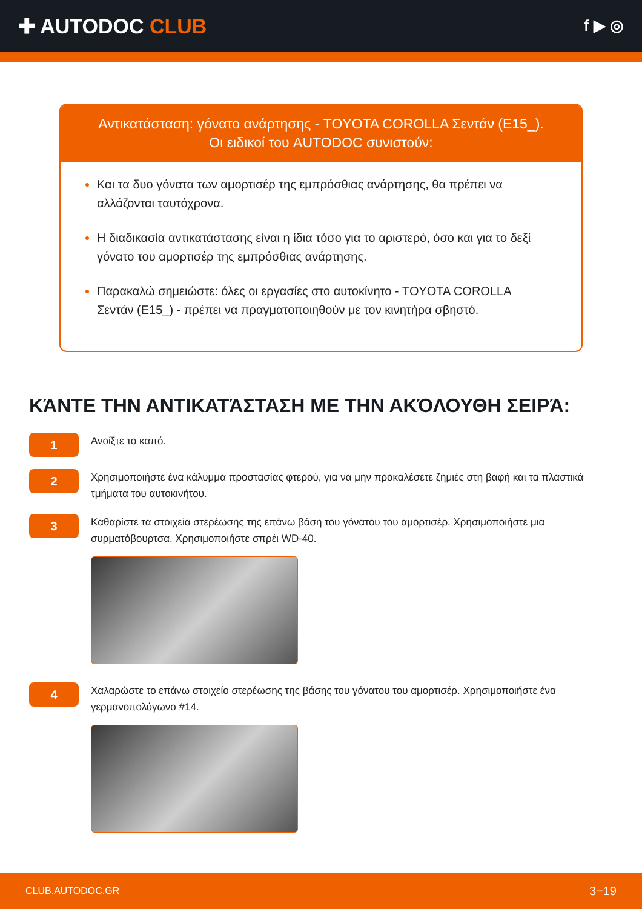✚ AUTODOC CLUB
f ▶ ◎
Αντικατάσταση: γόνατο ανάρτησης - TOYOTA COROLLA Σεντάν (E15_).
Οι ειδικοί του AUTODOC συνιστούν:
Και τα δυο γόνατα των αμορτισέρ της εμπρόσθιας ανάρτησης, θα πρέπει να αλλάζονται ταυτόχρονα.
Η διαδικασία αντικατάστασης είναι η ίδια τόσο για το αριστερό, όσο και για το δεξί γόνατο του αμορτισέρ της εμπρόσθιας ανάρτησης.
Παρακαλώ σημειώστε: όλες οι εργασίες στο αυτοκίνητο - TOYOTA COROLLA Σεντάν (E15_) - πρέπει να πραγματοποιηθούν με τον κινητήρα σβηστό.
ΚΆΝΤΕ ΤΗΝ ΑΝΤΙΚΑΤΆΣΤΑΣΗ ΜΕ ΤΗΝ ΑΚΌΛΟΥΘΗ ΣΕΙΡΆ:
1
Ανοίξτε το καπό.
2
Χρησιμοποιήστε ένα κάλυμμα προστασίας φτερού, για να μην προκαλέσετε ζημιές στη βαφή και τα πλαστικά τμήματα του αυτοκινήτου.
3
Καθαρίστε τα στοιχεία στερέωσης της επάνω βάση του γόνατου του αμορτισέρ. Χρησιμοποιήστε μια συρματόβουρτσα. Χρησιμοποιήστε σπρέι WD-40.
4
Χαλαρώστε το επάνω στοιχείο στερέωσης της βάσης του γόνατου του αμορτισέρ. Χρησιμοποιήστε ένα γερμανοπολύγωνο #14.
CLUB.AUTODOC.GR 3−19